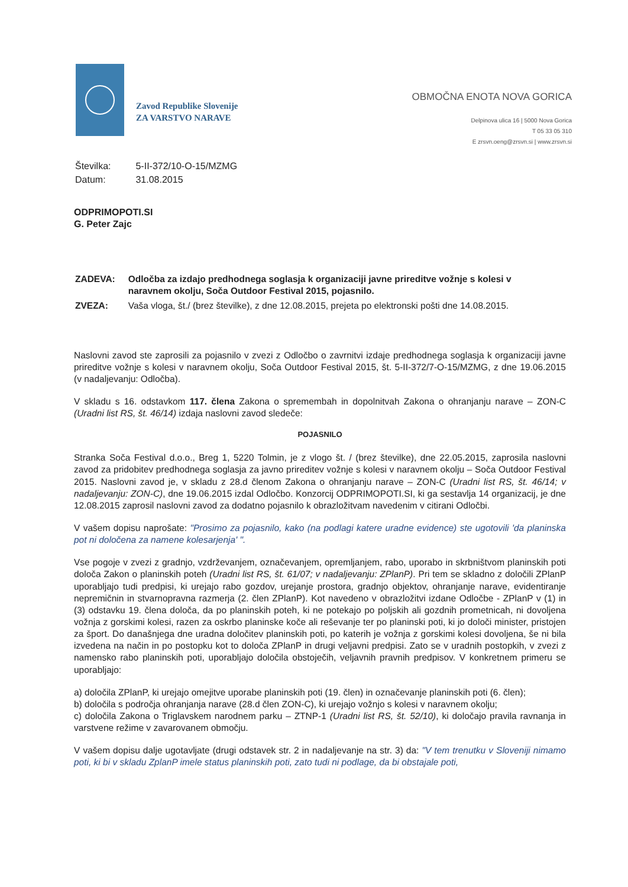Zavod Republike Slovenije
ZA VARSTVO NARAVE
OBMOČNA ENOTA NOVA GORICA
Delpinova ulica 16 | 5000 Nova Gorica
T 05 33 05 310
E zrsvn.oeng@zrsvn.si | www.zrsvn.si
| Številka: | 5-II-372/10-O-15/MZMG |
| Datum: | 31.08.2015 |
ODPRIMOPOTI.SI
G. Peter Zajc
| ZADEVA: | Odločba za izdajo predhodnega soglasja k organizaciji javne prireditve vožnje s kolesi v naravnem okolju, Soča Outdoor Festival 2015, pojasnilo. |
| ZVEZA: | Vaša vloga, št./ (brez številke), z dne 12.08.2015, prejeta po elektronski pošti dne 14.08.2015. |
Naslovni zavod ste zaprosili za pojasnilo v zvezi z Odločbo o zavrnitvi izdaje predhodnega soglasja k organizaciji javne prireditve vožnje s kolesi v naravnem okolju, Soča Outdoor Festival 2015, št. 5-II-372/7-O-15/MZMG, z dne 19.06.2015 (v nadaljevanju: Odločba).
V skladu s 16. odstavkom 117. člena Zakona o spremembah in dopolnitvah Zakona o ohranjanju narave – ZON-C (Uradni list RS, št. 46/14) izdaja naslovni zavod sledeče:
POJASNILO
Stranka Soča Festival d.o.o., Breg 1, 5220 Tolmin, je z vlogo št. / (brez številke), dne 22.05.2015, zaprosila naslovni zavod za pridobitev predhodnega soglasja za javno prireditev vožnje s kolesi v naravnem okolju – Soča Outdoor Festival 2015. Naslovni zavod je, v skladu z 28.d členom Zakona o ohranjanju narave – ZON-C (Uradni list RS, št. 46/14; v nadaljevanju: ZON-C), dne 19.06.2015 izdal Odločbo. Konzorcij ODPRIMOPOTI.SI, ki ga sestavlja 14 organizacij, je dne 12.08.2015 zaprosil naslovni zavod za dodatno pojasnilo k obrazložitvam navedenim v citirani Odločbi.
V vašem dopisu naprošate: "Prosimo za pojasnilo, kako (na podlagi katere uradne evidence) ste ugotovili 'da planinska pot ni določena za namene kolesarjenja' ".
Vse pogoje v zvezi z gradnjo, vzdrževanjem, označevanjem, opremljanjem, rabo, uporabo in skrbništvom planinskih poti določa Zakon o planinskih poteh (Uradni list RS, št. 61/07; v nadaljevanju: ZPlanP). Pri tem se skladno z določili ZPlanP uporabljajo tudi predpisi, ki urejajo rabo gozdov, urejanje prostora, gradnjo objektov, ohranjanje narave, evidentiranje nepremičnin in stvarnopravna razmerja (2. člen ZPlanP). Kot navedeno v obrazložitvi izdane Odločbe - ZPlanP v (1) in (3) odstavku 19. člena določa, da po planinskih poteh, ki ne potekajo po poljskih ali gozdnih prometnicah, ni dovoljena vožnja z gorskimi kolesi, razen za oskrbo planinske koče ali reševanje ter po planinski poti, ki jo določi minister, pristojen za šport. Do današnjega dne uradna določitev planinskih poti, po katerih je vožnja z gorskimi kolesi dovoljena, še ni bila izvedena na način in po postopku kot to določa ZPlanP in drugi veljavni predpisi. Zato se v uradnih postopkih, v zvezi z namensko rabo planinskih poti, uporabljajo določila obstoječih, veljavnih pravnih predpisov. V konkretnem primeru se uporabljajo:
a) določila ZPlanP, ki urejajo omejitve uporabe planinskih poti (19. člen) in označevanje planinskih poti (6. člen);
b) določila s področja ohranjanja narave (28.d člen ZON-C), ki urejajo vožnjo s kolesi v naravnem okolju;
c) določila Zakona o Triglavskem narodnem parku – ZTNP-1 (Uradni list RS, št. 52/10), ki določajo pravila ravnanja in varstvene režime v zavarovanem območju.
V vašem dopisu dalje ugotavljate (drugi odstavek str. 2 in nadaljevanje na str. 3) da: "V tem trenutku v Sloveniji nimamo poti, ki bi v skladu ZplanP imele status planinskih poti, zato tudi ni podlage, da bi obstajale poti,